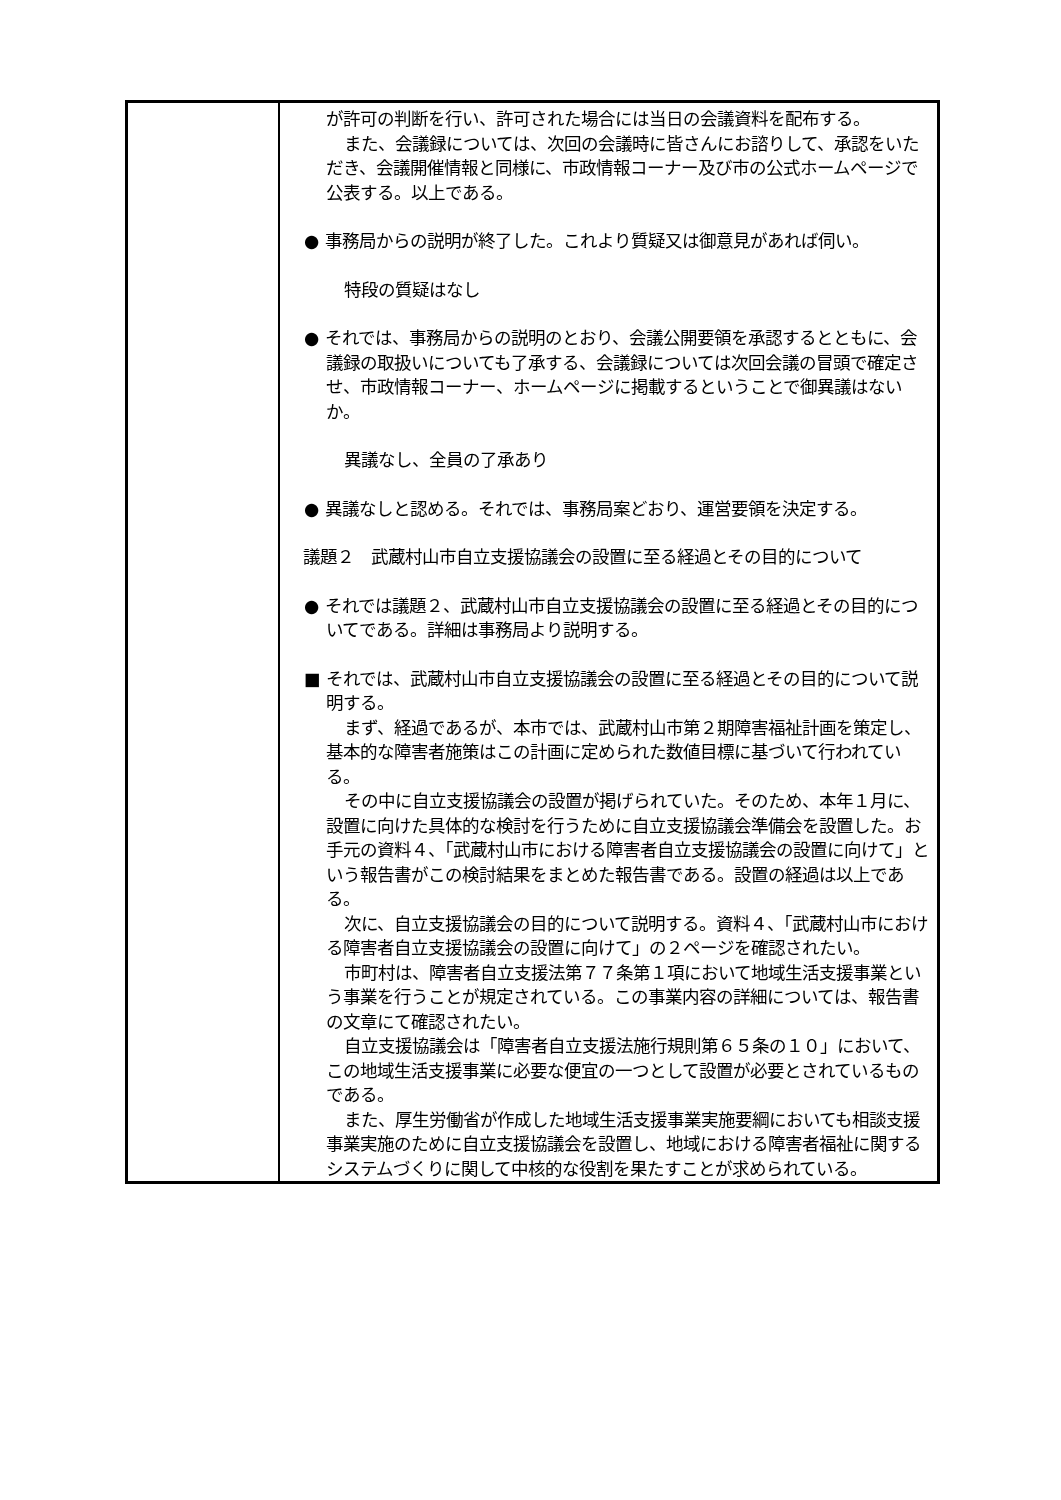| | が許可の判断を行い、許可された場合には当日の会議資料を配布する。 また、会議録については、次回の会議時に皆さんにお諮りして、承認をいただき、会議開催情報と同様に、市政情報コーナー及び市の公式ホームページで公表する。以上である。 ● 事務局からの説明が終了した。これより質疑又は御意見があれば伺い。 特段の質疑はなし ● それでは、事務局からの説明のとおり、会議公開要領を承認するとともに、会議録の取扱いについても了承する、会議録については次回会議の冒頭で確定させ、市政情報コーナー、ホームページに掲載するということで御異議はないか。 異議なし、全員の了承あり ● 異議なしと認める。それでは、事務局案どおり、運営要領を決定する。 議題２ 武蔵村山市自立支援協議会の設置に至る経過とその目的について ● それでは議題２、武蔵村山市自立支援協議会の設置に至る経過とその目的についてである。詳細は事務局より説明する。 ■ それでは、武蔵村山市自立支援協議会の設置に至る経過とその目的について説明する。 まず、経過であるが、本市では、武蔵村山市第２期障害福祉計画を策定し、基本的な障害者施策はこの計画に定められた数値目標に基づいて行われている。 その中に自立支援協議会の設置が掲げられていた。そのため、本年１月に、設置に向けた具体的な検討を行うために自立支援協議会準備会を設置した。お手元の資料４、「武蔵村山市における障害者自立支援協議会の設置に向けて」という報告書がこの検討結果をまとめた報告書である。設置の経過は以上である。 次に、自立支援協議会の目的について説明する。資料４、「武蔵村山市における障害者自立支援協議会の設置に向けて」の２ページを確認されたい。 市町村は、障害者自立支援法第７７条第１項において地域生活支援事業という事業を行うことが規定されている。この事業内容の詳細については、報告書の文章にて確認されたい。 自立支援協議会は「障害者自立支援法施行規則第６５条の１０」において、この地域生活支援事業に必要な便宜の一つとして設置が必要とされているものである。 また、厚生労働省が作成した地域生活支援事業実施要綱においても相談支援事業実施のために自立支援協議会を設置し、地域における障害者福祉に関するシステムづくりに関して中核的な役割を果たすことが求められている。 |